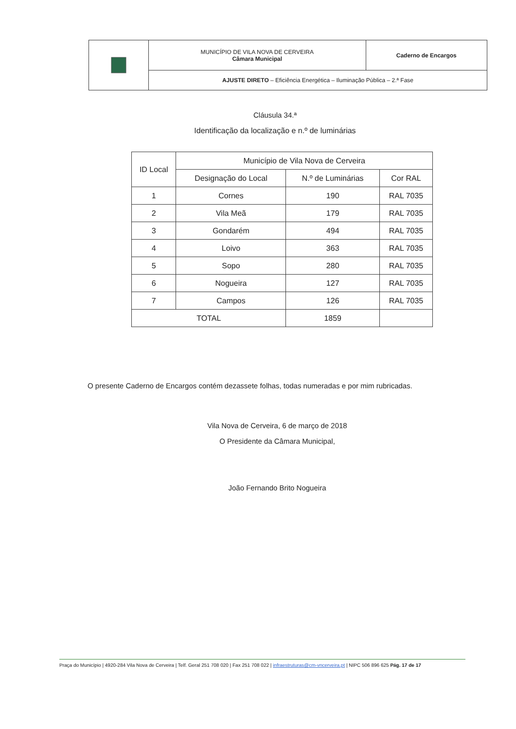| | MUNICÍPIO DE VILA NOVA DE CERVEIRA Câmara Municipal | Caderno de Encargos |
| | AJUSTE DIRETO – Eficiência Energética – Iluminação Pública – 2.ª Fase | |
Cláusula 34.ª
Identificação da localização e n.º de luminárias
| ID Local | Município de Vila Nova de Cerveira | | |
| --- | --- | --- | --- |
| | Designação do Local | N.º de Luminárias | Cor RAL |
| 1 | Cornes | 190 | RAL 7035 |
| 2 | Vila Meã | 179 | RAL 7035 |
| 3 | Gondarém | 494 | RAL 7035 |
| 4 | Loivo | 363 | RAL 7035 |
| 5 | Sopo | 280 | RAL 7035 |
| 6 | Nogueira | 127 | RAL 7035 |
| 7 | Campos | 126 | RAL 7035 |
| TOTAL | | 1859 | |
O presente Caderno de Encargos contém dezassete folhas, todas numeradas e por mim rubricadas.
Vila Nova de Cerveira, 6 de março de 2018
O Presidente da Câmara Municipal,
João Fernando Brito Nogueira
Praça do Município | 4920-284 Vila Nova de Cerveira | Telf. Geral 251 708 020 | Fax 251 708 022 | infraestruturas@cm-vncerveira.pt | NIPC 506 896 625 Pág. 17 de 17